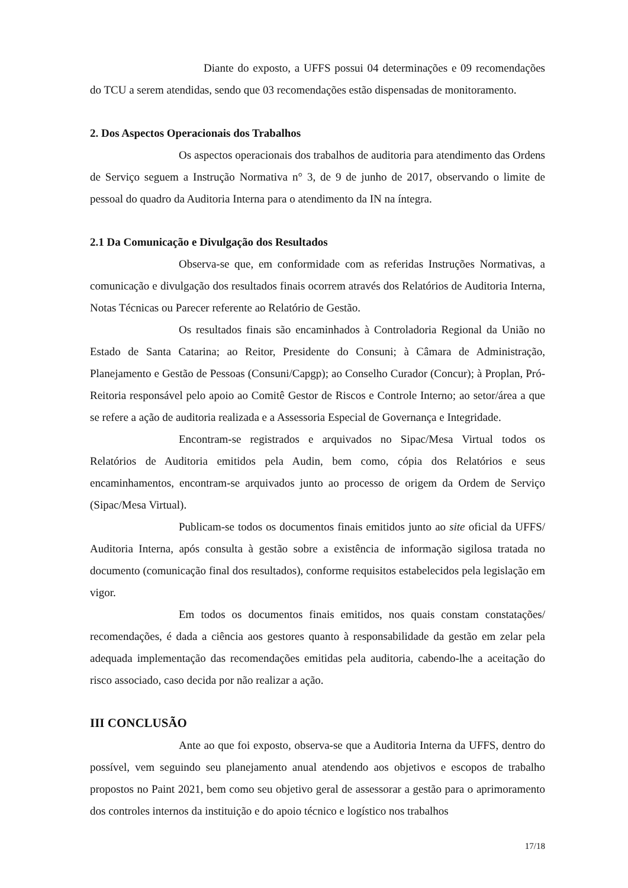Diante do exposto, a UFFS possui 04 determinações e 09 recomendações do TCU a serem atendidas, sendo que 03 recomendações estão dispensadas de monitoramento.
2. Dos Aspectos Operacionais dos Trabalhos
Os aspectos operacionais dos trabalhos de auditoria para atendimento das Ordens de Serviço seguem a Instrução Normativa n° 3, de 9 de junho de 2017, observando o limite de pessoal do quadro da Auditoria Interna para o atendimento da IN na íntegra.
2.1 Da Comunicação e Divulgação dos Resultados
Observa-se que, em conformidade com as referidas Instruções Normativas, a comunicação e divulgação dos resultados finais ocorrem através dos Relatórios de Auditoria Interna, Notas Técnicas ou Parecer referente ao Relatório de Gestão.
Os resultados finais são encaminhados à Controladoria Regional da União no Estado de Santa Catarina; ao Reitor, Presidente do Consuni; à Câmara de Administração, Planejamento e Gestão de Pessoas (Consuni/Capgp); ao Conselho Curador (Concur); à Proplan, Pró-Reitoria responsável pelo apoio ao Comitê Gestor de Riscos e Controle Interno; ao setor/área a que se refere a ação de auditoria realizada e a Assessoria Especial de Governança e Integridade.
Encontram-se registrados e arquivados no Sipac/Mesa Virtual todos os Relatórios de Auditoria emitidos pela Audin, bem como, cópia dos Relatórios e seus encaminhamentos, encontram-se arquivados junto ao processo de origem da Ordem de Serviço (Sipac/Mesa Virtual).
Publicam-se todos os documentos finais emitidos junto ao site oficial da UFFS/ Auditoria Interna, após consulta à gestão sobre a existência de informação sigilosa tratada no documento (comunicação final dos resultados), conforme requisitos estabelecidos pela legislação em vigor.
Em todos os documentos finais emitidos, nos quais constam constatações/ recomendações, é dada a ciência aos gestores quanto à responsabilidade da gestão em zelar pela adequada implementação das recomendações emitidas pela auditoria, cabendo-lhe a aceitação do risco associado, caso decida por não realizar a ação.
III CONCLUSÃO
Ante ao que foi exposto, observa-se que a Auditoria Interna da UFFS, dentro do possível, vem seguindo seu planejamento anual atendendo aos objetivos e escopos de trabalho propostos no Paint 2021, bem como seu objetivo geral de assessorar a gestão para o aprimoramento dos controles internos da instituição e do apoio técnico e logístico nos trabalhos
17/18